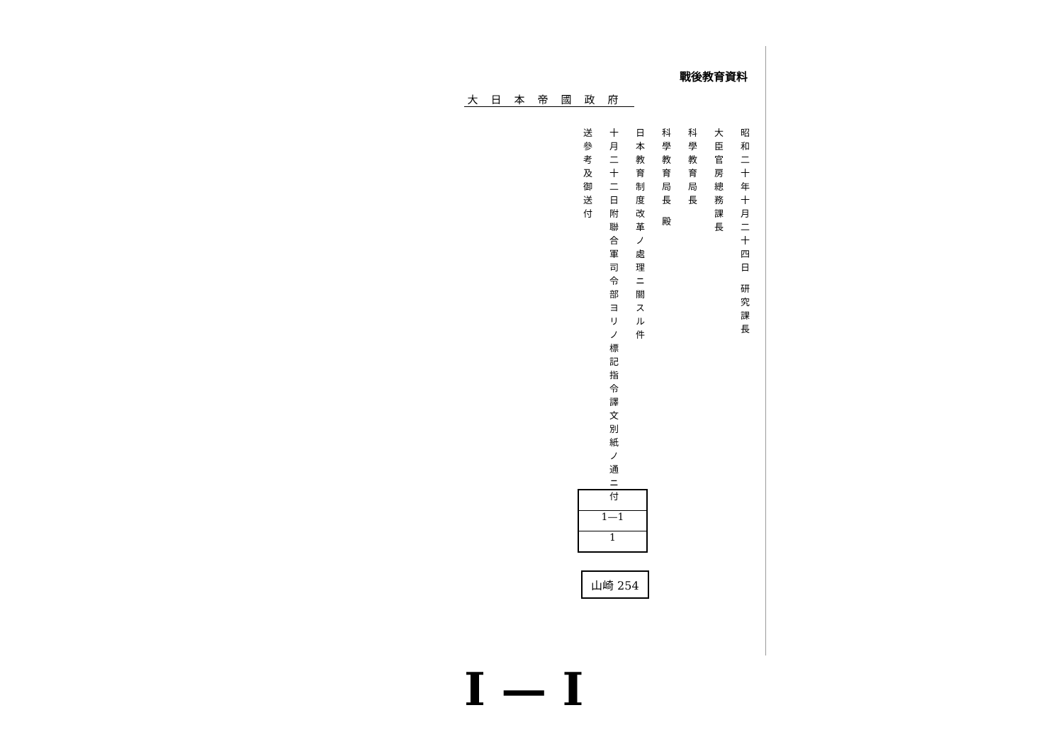戰後教育資料
大日本帝國政府
昭和二十年十月二十四日 研究課長
大臣官房總務課長
科學教育局長
科學教育局長 殿
日本教育制度改革ノ處理ニ關スル件
十月二十二日附聯合軍司令部ヨリノ標記指令譯文別紙ノ通ニ付
送參考及御送付
1—1
1
山崎 254
I — I